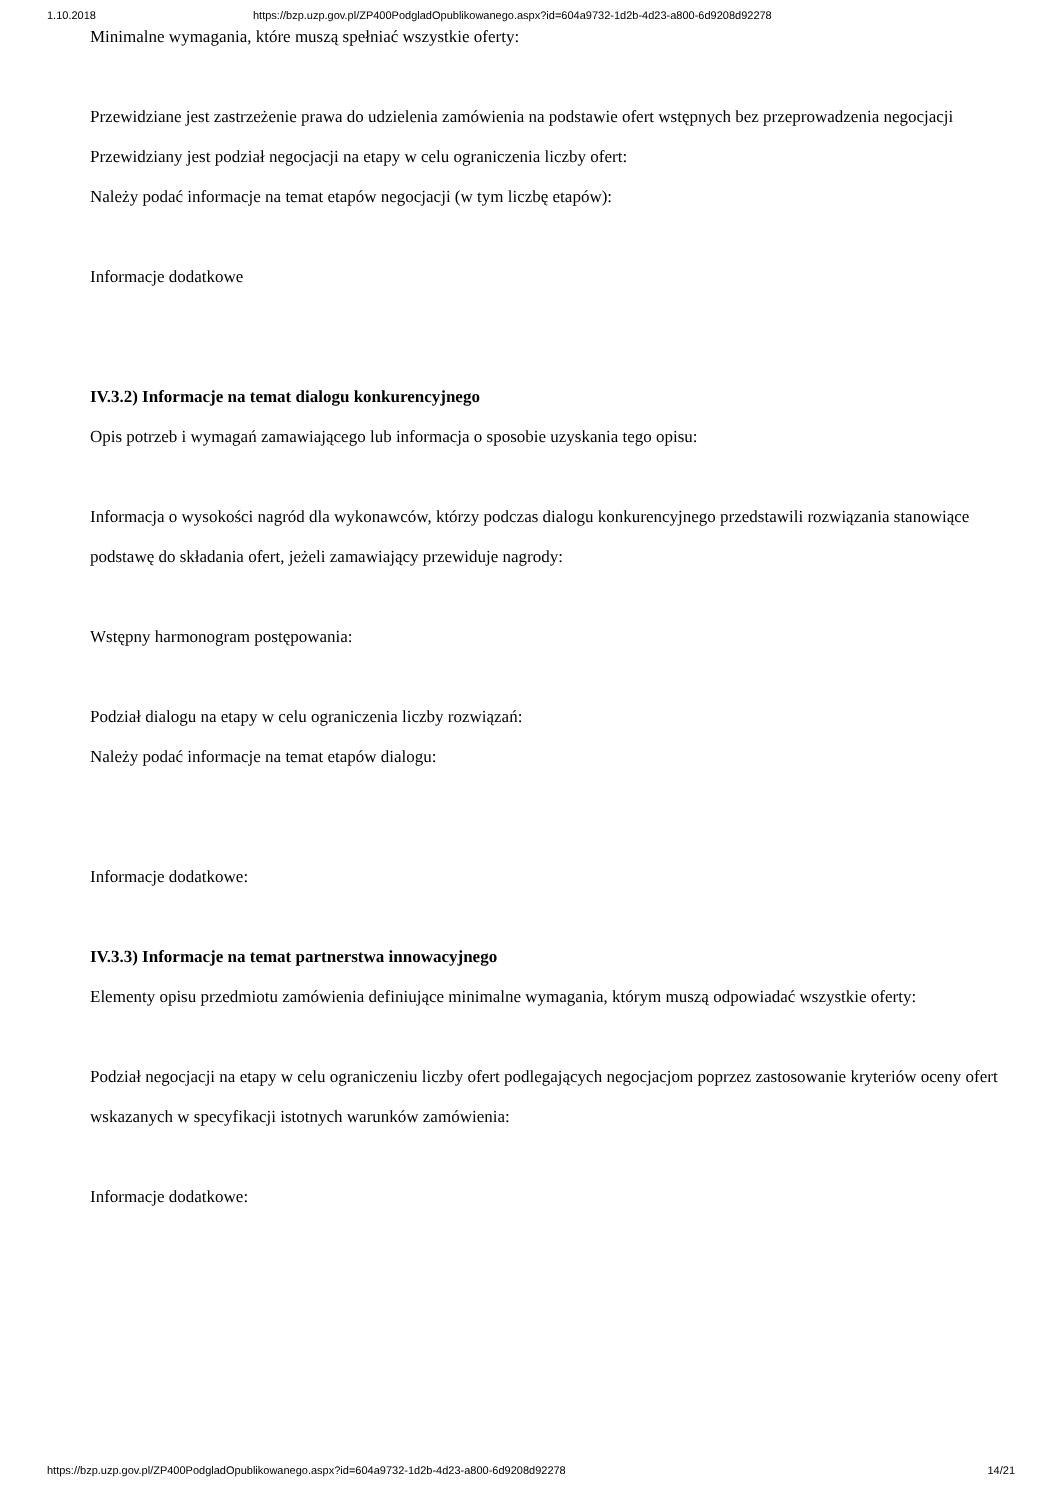1.10.2018 https://bzp.uzp.gov.pl/ZP400PodgladOpublikowanego.aspx?id=604a9732-1d2b-4d23-a800-6d9208d92278
Minimalne wymagania, które muszą spełniać wszystkie oferty:
Przewidziane jest zastrzeżenie prawa do udzielenia zamówienia na podstawie ofert wstępnych bez przeprowadzenia negocjacji
Przewidziany jest podział negocjacji na etapy w celu ograniczenia liczby ofert:
Należy podać informacje na temat etapów negocjacji (w tym liczbę etapów):
Informacje dodatkowe
IV.3.2) Informacje na temat dialogu konkurencyjnego
Opis potrzeb i wymagań zamawiającego lub informacja o sposobie uzyskania tego opisu:
Informacja o wysokości nagród dla wykonawców, którzy podczas dialogu konkurencyjnego przedstawili rozwiązania stanowiące podstawę do składania ofert, jeżeli zamawiający przewiduje nagrody:
Wstępny harmonogram postępowania:
Podział dialogu na etapy w celu ograniczenia liczby rozwiązań:
Należy podać informacje na temat etapów dialogu:
Informacje dodatkowe:
IV.3.3) Informacje na temat partnerstwa innowacyjnego
Elementy opisu przedmiotu zamówienia definiujące minimalne wymagania, którym muszą odpowiadać wszystkie oferty:
Podział negocjacji na etapy w celu ograniczeniu liczby ofert podlegających negocjacjom poprzez zastosowanie kryteriów oceny ofert wskazanych w specyfikacji istotnych warunków zamówienia:
Informacje dodatkowe:
https://bzp.uzp.gov.pl/ZP400PodgladOpublikowanego.aspx?id=604a9732-1d2b-4d23-a800-6d9208d92278 14/21